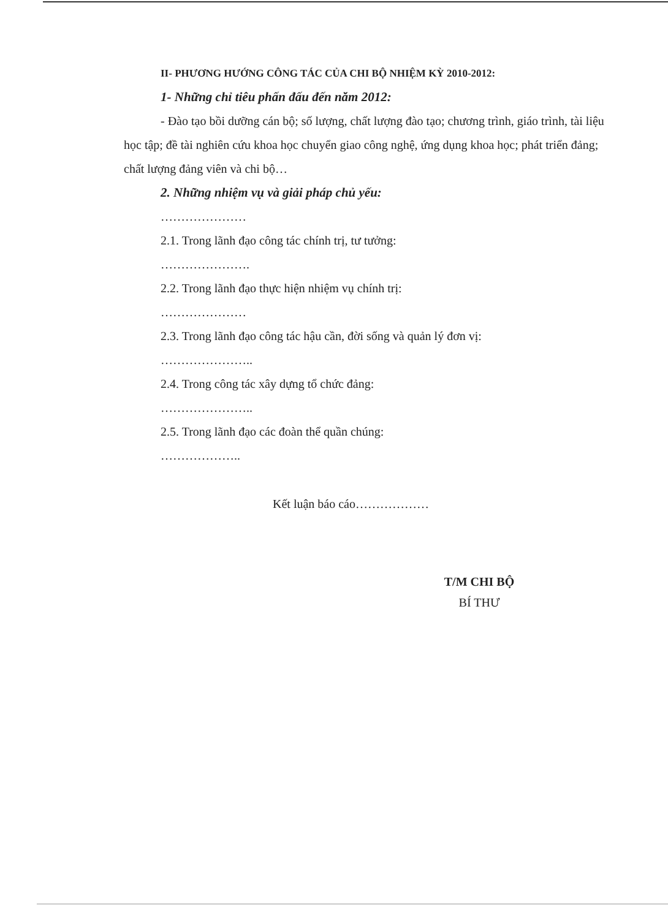II- PHƯƠNG HƯỚNG CÔNG TÁC CỦA CHI BỘ NHIỆM KỲ 2010-2012:
1- Những chỉ tiêu phấn đấu đến năm 2012:
- Đào tạo bồi dưỡng cán bộ; số lượng, chất lượng đào tạo; chương trình, giáo trình, tài liệu học tập; đề tài nghiên cứu khoa học chuyển giao công nghệ, ứng dụng khoa học; phát triển đảng; chất lượng đảng viên và chi bộ…
2. Những nhiệm vụ và giải pháp chủ yếu:
…………………
2.1. Trong lãnh đạo công tác chính trị, tư tưởng:
………………….
2.2. Trong lãnh đạo thực hiện nhiệm vụ chính trị:
…………………
2.3. Trong lãnh đạo công tác hậu cần, đời sống và quản lý đơn vị:
…………………..
2.4. Trong công tác xây dựng tổ chức đảng:
…………………..
2.5. Trong lãnh đạo các đoàn thể quần chúng:
………………..
Kết luận báo cáo………………
T/M CHI BỘ
BÍ THƯ